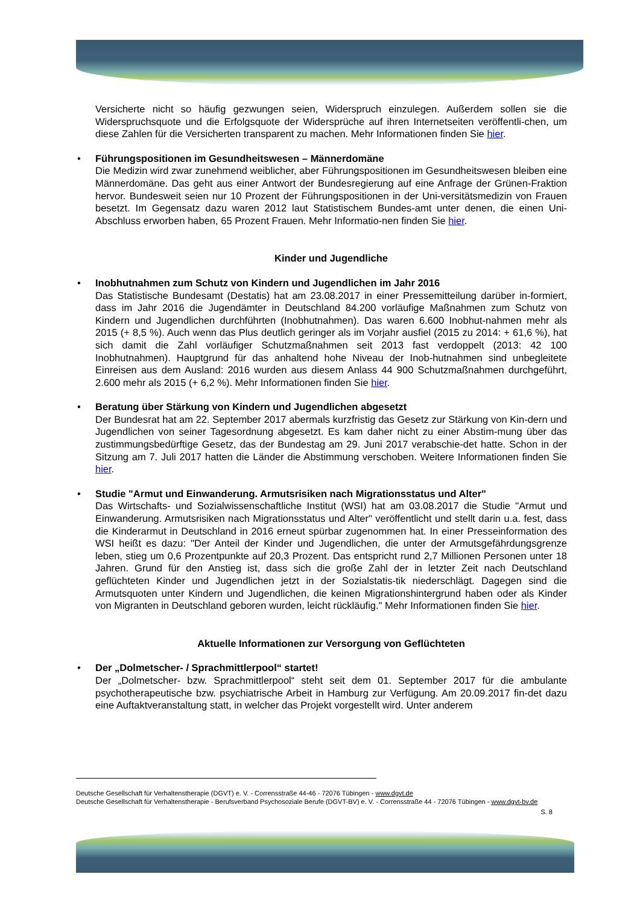Versicherte nicht so häufig gezwungen seien, Widerspruch einzulegen. Außerdem sollen sie die Widerspruchsquote und die Erfolgsquote der Widersprüche auf ihren Internetseiten veröffentli-chen, um diese Zahlen für die Versicherten transparent zu machen. Mehr Informationen finden Sie hier.
•
Führungspositionen im Gesundheitswesen – Männerdomäne
Die Medizin wird zwar zunehmend weiblicher, aber Führungspositionen im Gesundheitswesen bleiben eine Männerdomäne. Das geht aus einer Antwort der Bundesregierung auf eine Anfrage der Grünen-Fraktion hervor. Bundesweit seien nur 10 Prozent der Führungspositionen in der Uni-versitätsmedizin von Frauen besetzt. Im Gegensatz dazu waren 2012 laut Statistischem Bundes-amt unter denen, die einen Uni-Abschluss erworben haben, 65 Prozent Frauen. Mehr Informatio-nen finden Sie hier.
Kinder und Jugendliche
•
Inobhutnahmen zum Schutz von Kindern und Jugendlichen im Jahr 2016
Das Statistische Bundesamt (Destatis) hat am 23.08.2017 in einer Pressemitteilung darüber in-formiert, dass im Jahr 2016 die Jugendämter in Deutschland 84.200 vorläufige Maßnahmen zum Schutz von Kindern und Jugendlichen durchführten (Inobhutnahmen). Das waren 6.600 Inobhut-nahmen mehr als 2015 (+ 8,5 %). Auch wenn das Plus deutlich geringer als im Vorjahr ausfiel (2015 zu 2014: + 61,6 %), hat sich damit die Zahl vorläufiger Schutzmaßnahmen seit 2013 fast verdoppelt (2013: 42 100 Inobhutnahmen). Hauptgrund für das anhaltend hohe Niveau der Inob-hutnahmen sind unbegleitete Einreisen aus dem Ausland: 2016 wurden aus diesem Anlass 44 900 Schutzmaßnahmen durchgeführt, 2.600 mehr als 2015 (+ 6,2 %). Mehr Informationen finden Sie hier.
•
Beratung über Stärkung von Kindern und Jugendlichen abgesetzt
Der Bundesrat hat am 22. September 2017 abermals kurzfristig das Gesetz zur Stärkung von Kin-dern und Jugendlichen von seiner Tagesordnung abgesetzt. Es kam daher nicht zu einer Abstim-mung über das zustimmungsbedürftige Gesetz, das der Bundestag am 29. Juni 2017 verabschie-det hatte. Schon in der Sitzung am 7. Juli 2017 hatten die Länder die Abstimmung verschoben. Weitere Informationen finden Sie hier.
•
Studie "Armut und Einwanderung. Armutsrisiken nach Migrationsstatus und Alter"
Das Wirtschafts- und Sozialwissenschaftliche Institut (WSI) hat am 03.08.2017 die Studie "Armut und Einwanderung. Armutsrisiken nach Migrationsstatus und Alter" veröffentlicht und stellt darin u.a. fest, dass die Kinderarmut in Deutschland in 2016 erneut spürbar zugenommen hat. In einer Presseinformation des WSI heißt es dazu: "Der Anteil der Kinder und Jugendlichen, die unter der Armutsgefährdungsgrenze leben, stieg um 0,6 Prozentpunkte auf 20,3 Prozent. Das entspricht rund 2,7 Millionen Personen unter 18 Jahren. Grund für den Anstieg ist, dass sich die große Zahl der in letzter Zeit nach Deutschland geflüchteten Kinder und Jugendlichen jetzt in der Sozialstatis-tik niederschlägt. Dagegen sind die Armutsquoten unter Kindern und Jugendlichen, die keinen Migrationshintergrund haben oder als Kinder von Migranten in Deutschland geboren wurden, leicht rückläufig." Mehr Informationen finden Sie hier.
Aktuelle Informationen zur Versorgung von Geflüchteten
•
Der „Dolmetscher- / Sprachmittlerpool“ startet!
Der „Dolmetscher- bzw. Sprachmittlerpool“ steht seit dem 01. September 2017 für die ambulante psychotherapeutische bzw. psychiatrische Arbeit in Hamburg zur Verfügung. Am 20.09.2017 fin-det dazu eine Auftaktveranstaltung statt, in welcher das Projekt vorgestellt wird. Unter anderem
Deutsche Gesellschaft für Verhaltenstherapie (DGVT) e. V. - Corrensstraße 44-46 - 72076 Tübingen - www.dgvt.de
Deutsche Gesellschaft für Verhaltenstherapie - Berufsverband Psychosoziale Berufe (DGVT-BV) e. V. - Corrensstraße 44 - 72076 Tübingen - www.dgvt-bv.de
S. 8